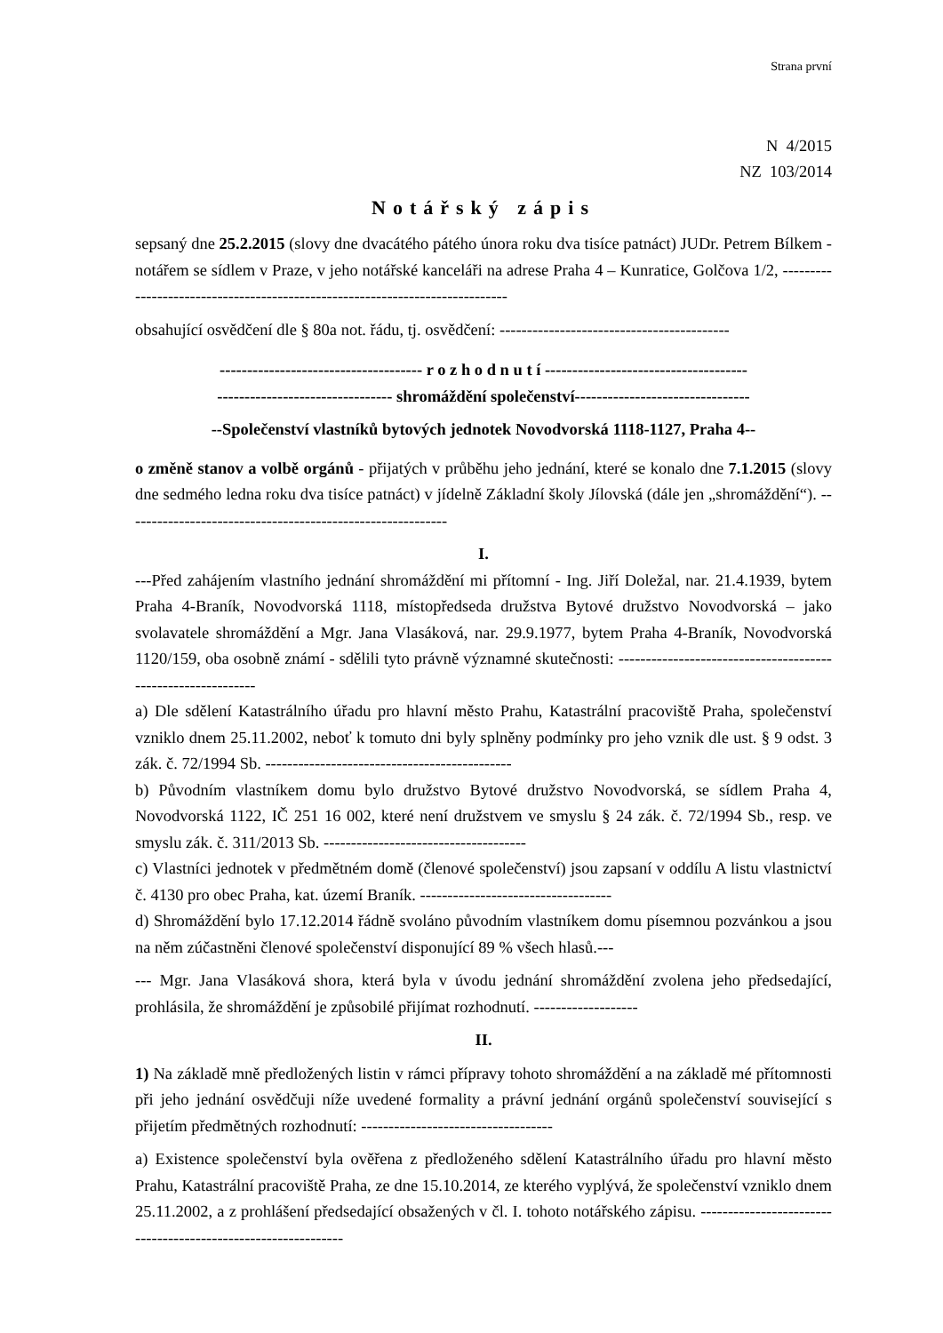Strana první
N 4/2015
NZ 103/2014
Notářský zápis
sepsaný dne 25.2.2015 (slovy dne dvacátého pátého února roku dva tisíce patnáct) JUDr. Petrem Bílkem - notářem se sídlem v Praze, v jeho notářské kanceláři na adrese Praha 4 – Kunratice, Golčova 1/2, -----------------------------------------------------------------------------
obsahující osvědčení dle § 80a not. řádu, tj. osvědčení: ------------------------------------------
------------------------------------- r o z h o d n u t í -------------------------------------
-------------------------------- shromáždění společenství--------------------------------
--Společenství vlastníků bytových jednotek Novodvorská 1118-1127, Praha 4--
o změně stanov a volbě orgánů - přijatých v průběhu jeho jednání, které se konalo dne 7.1.2015 (slovy dne sedmého ledna roku dva tisíce patnáct) v jídelně Základní školy Jílovská (dále jen „shromáždění“). -----------------------------------------------------------
I.
---Před zahájením vlastního jednání shromáždění mi přítomní - Ing. Jiří Doležal, nar. 21.4.1939, bytem Praha 4-Braník, Novodvorská 1118, místopředseda družstva Bytové družstvo Novodvorská – jako svolavatele shromáždění a Mgr. Jana Vlasáková, nar. 29.9.1977, bytem Praha 4-Braník, Novodvorská 1120/159, oba osobně známí - sdělili tyto právně významné skutečnosti: -------------------------------------------------------------
a) Dle sdělení Katastrálního úřadu pro hlavní město Prahu, Katastrální pracoviště Praha, společenství vzniklo dnem 25.11.2002, neboť k tomuto dni byly splněny podmínky pro jeho vznik dle ust. § 9 odst. 3 zák. č. 72/1994 Sb. ---------------------------------------------
b) Původním vlastníkem domu bylo družstvo Bytové družstvo Novodvorská, se sídlem Praha 4, Novodvorská 1122, IČ 251 16 002, které není družstvem ve smyslu § 24 zák. č. 72/1994 Sb., resp. ve smyslu zák. č. 311/2013 Sb. -------------------------------------
c) Vlastníci jednotek v předmětném domě (členové společenství) jsou zapsaní v oddílu A listu vlastnictví č. 4130 pro obec Praha, kat. území Braník. -----------------------------------
d) Shromáždění bylo 17.12.2014 řádně svoláno původním vlastníkem domu písemnou pozvánkou a jsou na něm zúčastněni členové společenství disponující 89 % všech hlasů.---
--- Mgr. Jana Vlasáková shora, která byla v úvodu jednání shromáždění zvolena jeho předsedající, prohlásila, že shromáždění je způsobilé přijímat rozhodnutí. -------------------
II.
1) Na základě mně předložených listin v rámci přípravy tohoto shromáždění a na základě mé přítomnosti při jeho jednání osvědčuji níže uvedené formality a právní jednání orgánů společenství související s přijetím předmětných rozhodnutí: -----------------------------------
a) Existence společenství byla ověřena z předloženého sdělení Katastrálního úřadu pro hlavní město Prahu, Katastrální pracoviště Praha, ze dne 15.10.2014, ze kterého vyplývá, že společenství vzniklo dnem 25.11.2002, a z prohlášení předsedající obsažených v čl. I. tohoto notářského zápisu. --------------------------------------------------------------